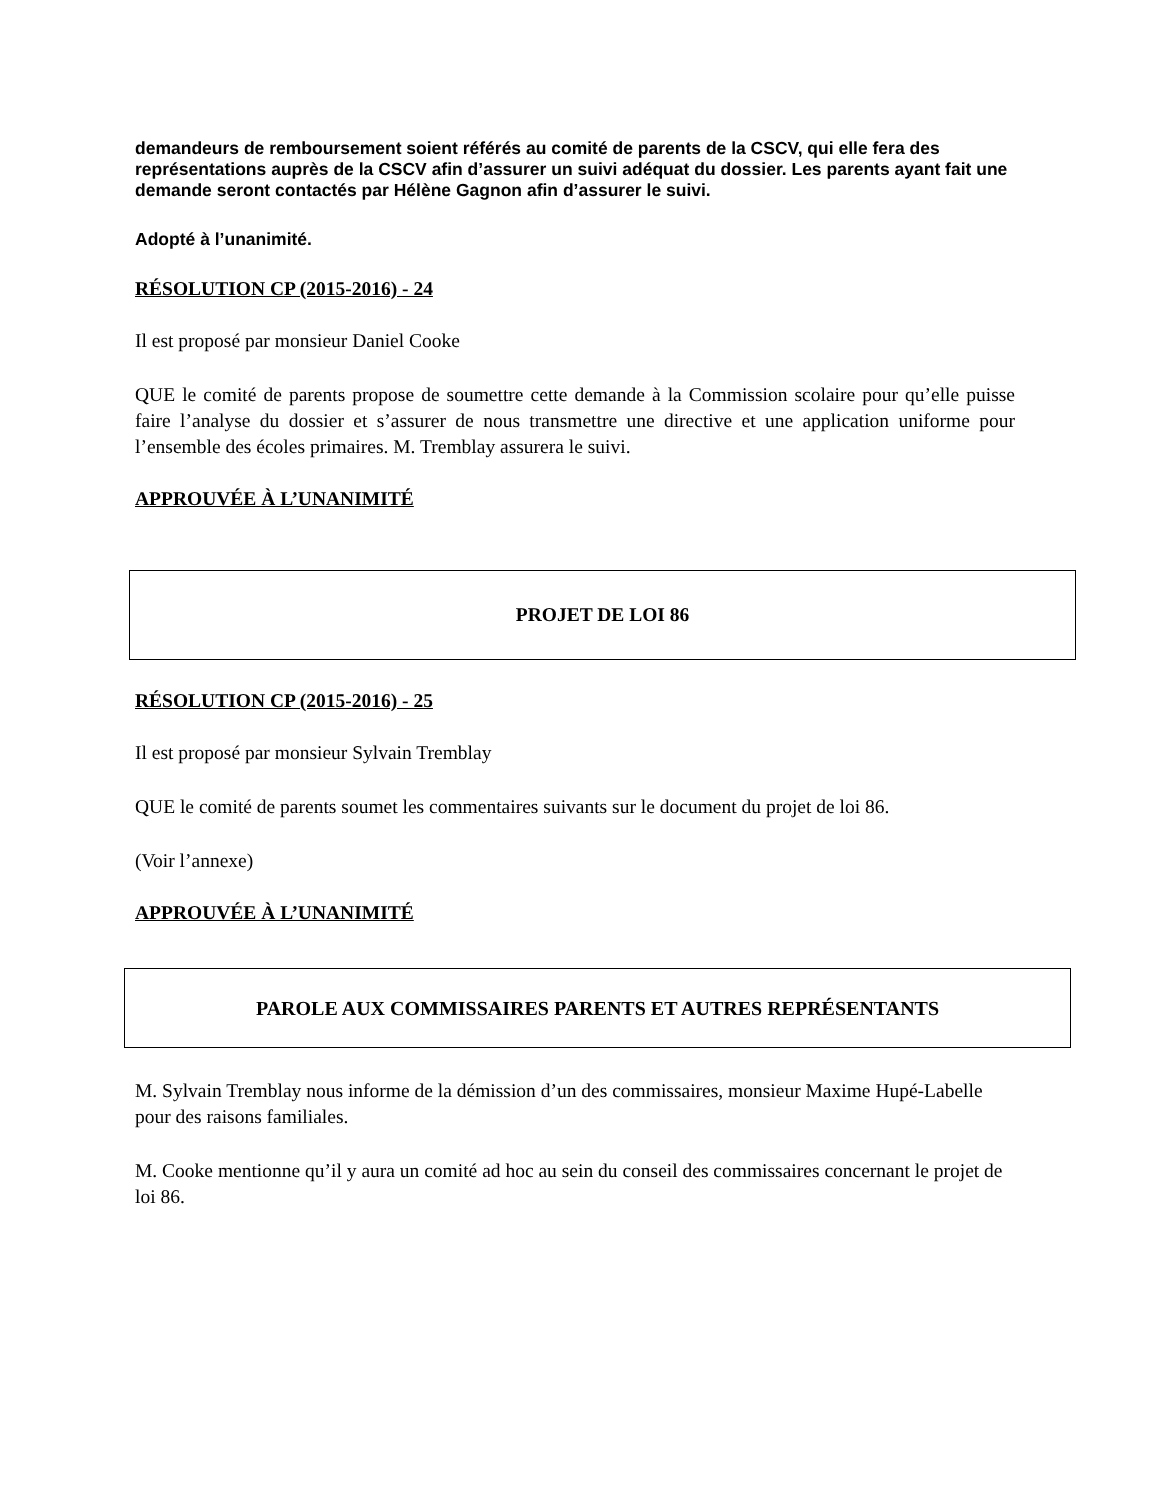demandeurs de remboursement soient référés au comité de parents de la CSCV, qui elle fera des représentations auprès de la CSCV afin d’assurer un suivi adéquat du dossier. Les parents ayant fait une demande seront contactés par Hélène Gagnon afin d’assurer le suivi.
Adopté à l’unanimité.
RÉSOLUTION CP (2015-2016) - 24
Il est proposé par monsieur Daniel Cooke
QUE le comité de parents propose de soumettre cette demande à la Commission scolaire pour qu’elle puisse faire l’analyse du dossier et s’assurer de nous transmettre une directive et une application uniforme pour l’ensemble des écoles primaires. M. Tremblay assurera le suivi.
APPROUVÉE À L’UNANIMITÉ
PROJET DE LOI 86
RÉSOLUTION CP (2015-2016) - 25
Il est proposé par monsieur Sylvain Tremblay
QUE le comité de parents soumet les commentaires suivants sur le document du projet de loi 86.
(Voir l’annexe)
APPROUVÉE À L’UNANIMITÉ
PAROLE AUX COMMISSAIRES PARENTS ET AUTRES REPRÉSENTANTS
M. Sylvain Tremblay nous informe de la démission d’un des commissaires, monsieur Maxime Hupé-Labelle pour des raisons familiales.
M. Cooke mentionne qu’il y aura un comité ad hoc au sein du conseil des commissaires concernant le projet de loi 86.